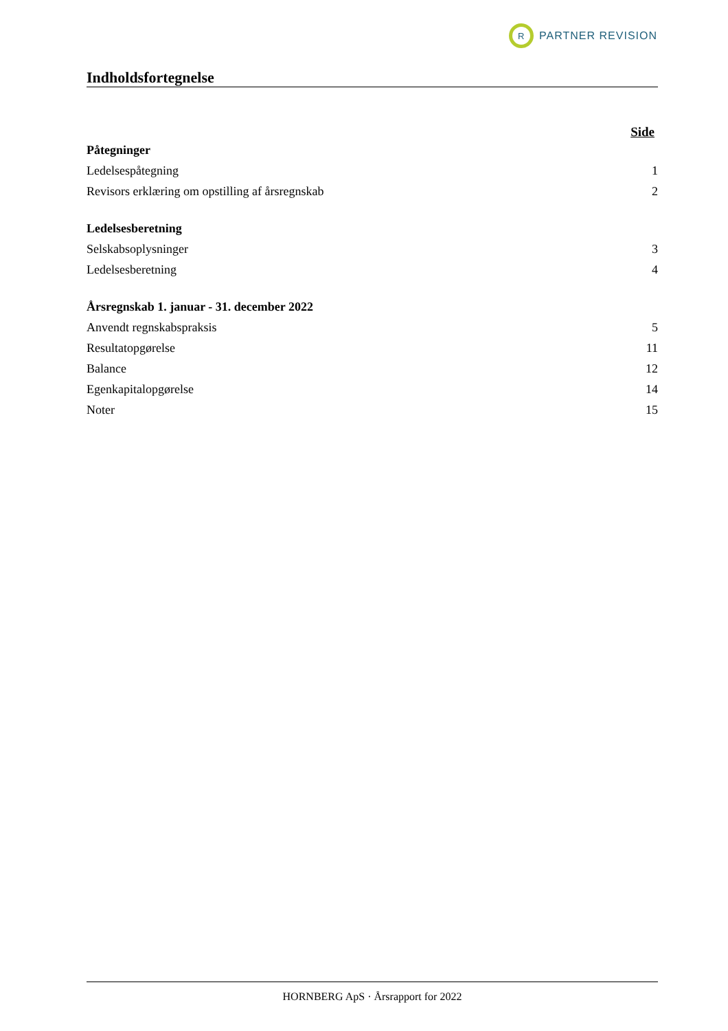R
PARTNER REVISION
Indholdsfortegnelse
Side
Påtegninger
Ledelsespåtegning 1
Revisors erklæring om opstilling af årsregnskab 2
Ledelsesberetning
Selskabsoplysninger 3
Ledelsesberetning 4
Årsregnskab 1. januar - 31. december 2022
Anvendt regnskabspraksis 5
Resultatopgørelse 11
Balance 12
Egenkapitalopgørelse 14
Noter 15
HORNBERG ApS · Årsrapport for 2022